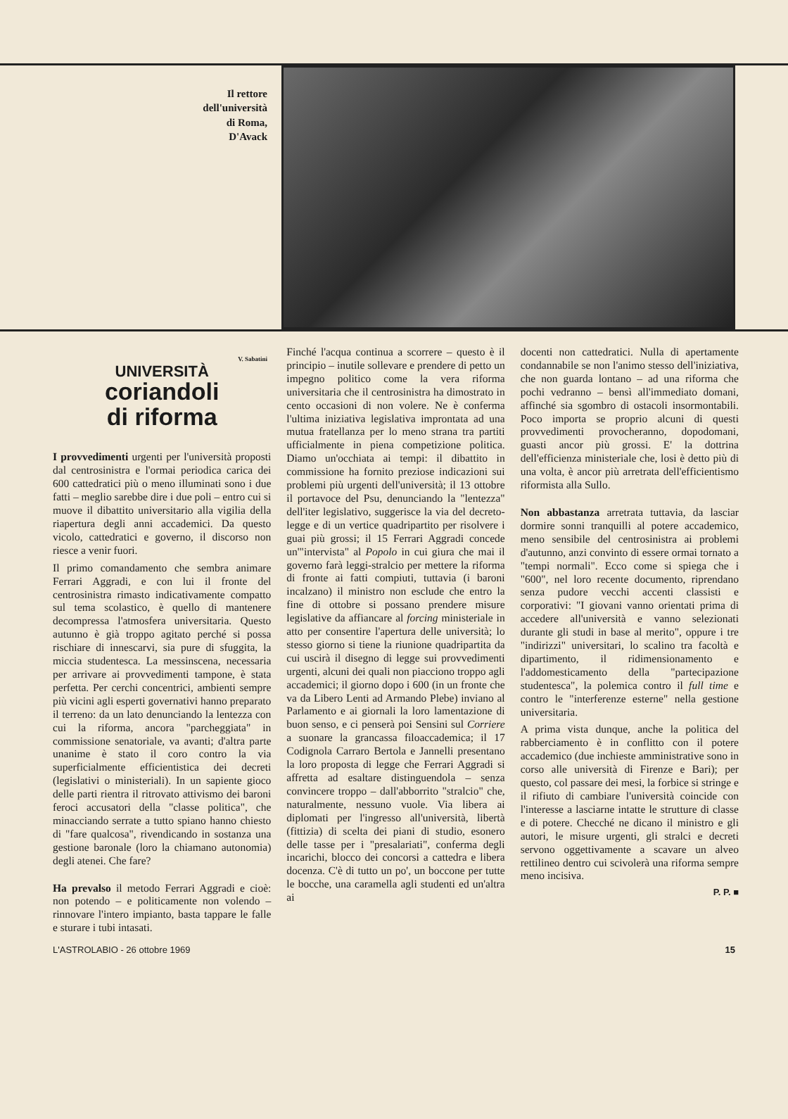Il rettore
dell'università
di Roma,
D'Avack
V. Sabatini
UNIVERSITÀ
coriandoli
di riforma
I provvedimenti urgenti per l'università proposti dal centrosinistra e l'ormai periodica carica dei 600 cattedratici più o meno illuminati sono i due fatti – meglio sarebbe dire i due poli – entro cui si muove il dibattito universitario alla vigilia della riapertura degli anni accademici. Da questo vicolo, cattedratici e governo, il discorso non riesce a venir fuori.
Il primo comandamento che sembra animare Ferrari Aggradi, e con lui il fronte del centrosinistra rimasto indicativamente compatto sul tema scolastico, è quello di mantenere decompressa l'atmosfera universitaria. Questo autunno è già troppo agitato perché si possa rischiare di innescarvi, sia pure di sfuggita, la miccia studentesca. La messinscena, necessaria per arrivare ai provvedimenti tampone, è stata perfetta. Per cerchi concentrici, ambienti sempre più vicini agli esperti governativi hanno preparato il terreno: da un lato denunciando la lentezza con cui la riforma, ancora "parcheggiata" in commissione senatoriale, va avanti; d'altra parte unanime è stato il coro contro la via superficialmente efficientistica dei decreti (legislativi o ministeriali). In un sapiente gioco delle parti rientra il ritrovato attivismo dei baroni feroci accusatori della "classe politica", che minacciando serrate a tutto spiano hanno chiesto di "fare qualcosa", rivendicando in sostanza una gestione baronale (loro la chiamano autonomia) degli atenei. Che fare?
Ha prevalso il metodo Ferrari Aggradi e cioè: non potendo – e politicamente non volendo – rinnovare l'intero impianto, basta tappare le falle e sturare i tubi intasati.
Finché l'acqua continua a scorrere – questo è il principio – inutile sollevare e prendere di petto un impegno politico come la vera riforma universitaria che il centrosinistra ha dimostrato in cento occasioni di non volere. Ne è conferma l'ultima iniziativa legislativa improntata ad una mutua fratellanza per lo meno strana tra partiti ufficialmente in piena competizione politica. Diamo un'occhiata ai tempi: il dibattito in commissione ha fornito preziose indicazioni sui problemi più urgenti dell'università; il 13 ottobre il portavoce del Psu, denunciando la "lentezza" dell'iter legislativo, suggerisce la via del decreto-legge e di un vertice quadripartito per risolvere i guai più grossi; il 15 Ferrari Aggradi concede un'"intervista" al Popolo in cui giura che mai il governo farà leggi-stralcio per mettere la riforma di fronte ai fatti compiuti, tuttavia (i baroni incalzano) il ministro non esclude che entro la fine di ottobre si possano prendere misure legislative da affiancare al forcing ministeriale in atto per consentire l'apertura delle università; lo stesso giorno si tiene la riunione quadripartita da cui uscirà il disegno di legge sui provvedimenti urgenti, alcuni dei quali non piacciono troppo agli accademici; il giorno dopo i 600 (in un fronte che va da Libero Lenti ad Armando Plebe) inviano al Parlamento e ai giornali la loro lamentazione di buon senso, e ci penserà poi Sensini sul Corriere a suonare la grancassa filoaccademica; il 17 Codignola Carraro Bertola e Jannelli presentano la loro proposta di legge che Ferrari Aggradi si affretta ad esaltare distinguendola – senza convincere troppo – dall'abborrito "stralcio" che, naturalmente, nessuno vuole. Via libera ai diplomati per l'ingresso all'università, libertà (fittizia) di scelta dei piani di studio, esonero delle tasse per i "presalariati", conferma degli incarichi, blocco dei concorsi a cattedra e libera docenza. C'è di tutto un po', un boccone per tutte le bocche, una caramella agli studenti ed un'altra ai
docenti non cattedratici. Nulla di apertamente condannabile se non l'animo stesso dell'iniziativa, che non guarda lontano – ad una riforma che pochi vedranno – bensì all'immediato domani, affinché sia sgombro di ostacoli insormontabili. Poco importa se proprio alcuni di questi provvedimenti provocheranno, dopodomani, guasti ancor più grossi. E' la dottrina dell'efficienza ministeriale che, losi è detto più di una volta, è ancor più arretrata dell'efficientismo riformista alla Sullo.
Non abbastanza arretrata tuttavia, da lasciar dormire sonni tranquilli al potere accademico, meno sensibile del centrosinistra ai problemi d'autunno, anzi convinto di essere ormai tornato a "tempi normali". Ecco come si spiega che i "600", nel loro recente documento, riprendano senza pudore vecchi accenti classisti e corporativi: "I giovani vanno orientati prima di accedere all'università e vanno selezionati durante gli studi in base al merito", oppure i tre "indirizzi" universitari, lo scalino tra facoltà e dipartimento, il ridimensionamento e l'addomesticamento della "partecipazione studentesca", la polemica contro il full time e contro le "interferenze esterne" nella gestione universitaria.
A prima vista dunque, anche la politica del rabberciamento è in conflitto con il potere accademico (due inchieste amministrative sono in corso alle università di Firenze e Bari); per questo, col passare dei mesi, la forbice si stringe e il rifiuto di cambiare l'università coincide con l'interesse a lasciarne intatte le strutture di classe e di potere. Checché ne dicano il ministro e gli autori, le misure urgenti, gli stralci e decreti servono oggettivamente a scavare un alveo rettilineo dentro cui scivolerà una riforma sempre meno incisiva.
P. P. ■
L'ASTROLABIO - 26 ottobre 1969 15